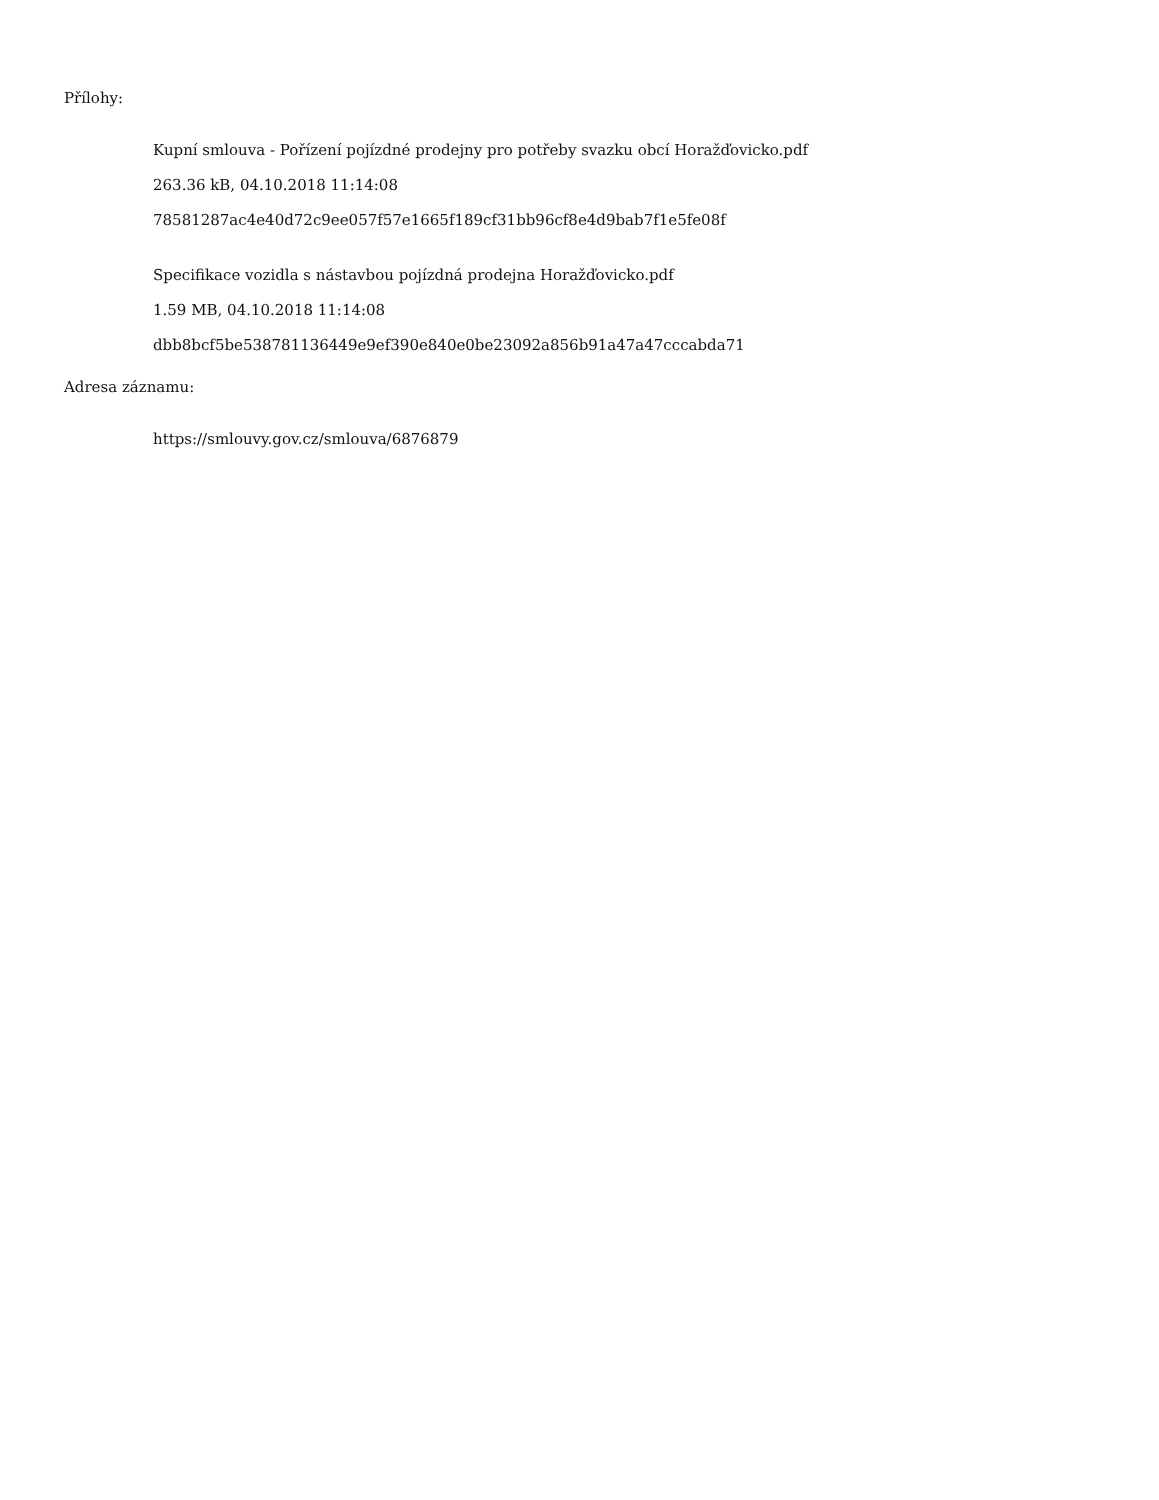Přílohy:
Kupní smlouva - Pořízení pojízdné prodejny pro potřeby svazku obcí Horažďovicko.pdf
263.36 kB, 04.10.2018 11:14:08
78581287ac4e40d72c9ee057f57e1665f189cf31bb96cf8e4d9bab7f1e5fe08f
Specifikace vozidla s nástavbou pojízdná prodejna Horažďovicko.pdf
1.59 MB, 04.10.2018 11:14:08
dbb8bcf5be538781136449e9ef390e840e0be23092a856b91a47a47cccabda71
Adresa záznamu:
https://smlouvy.gov.cz/smlouva/6876879